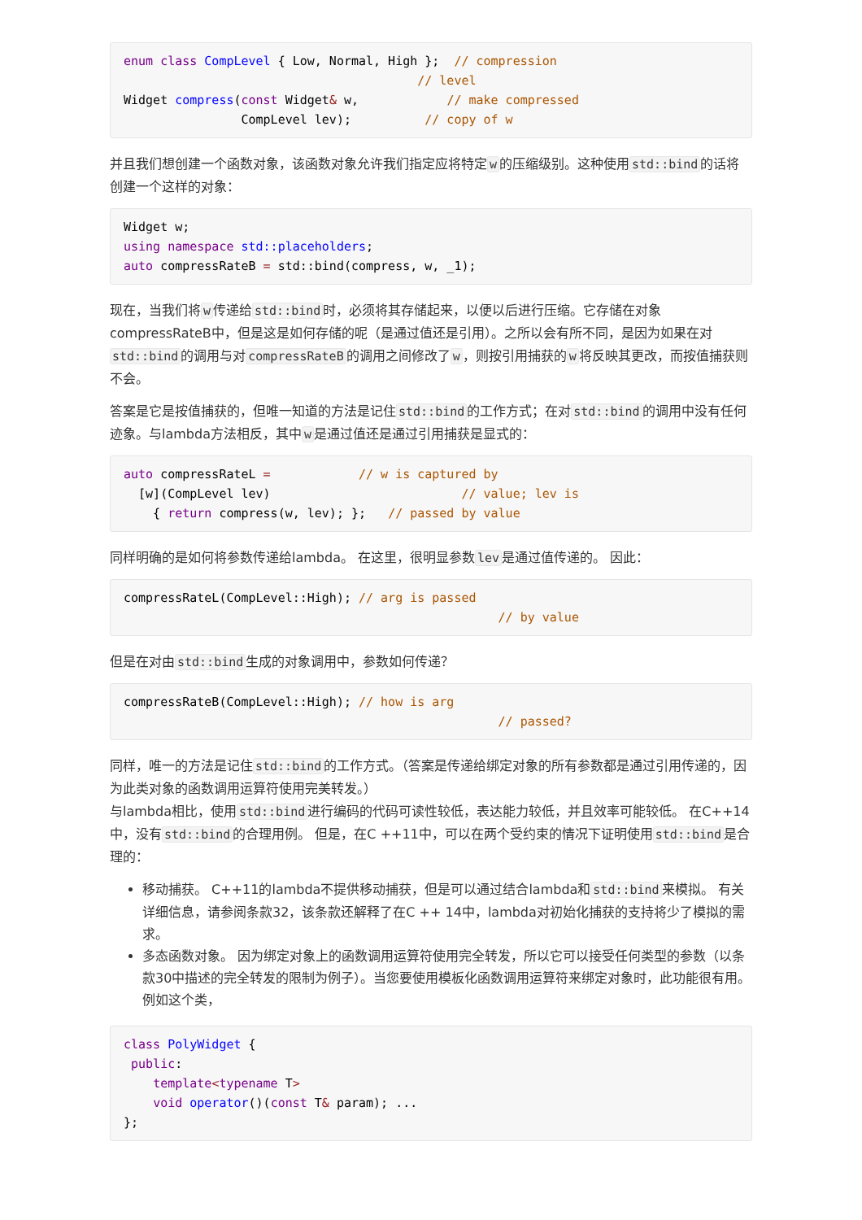enum class CompLevel { Low, Normal, High };  // compression
                                        // level
Widget compress(const Widget& w,            // make compressed
                CompLevel lev);          // copy of w
并且我们想创建一个函数对象，该函数对象允许我们指定应将特定w的压缩级别。这种使用std::bind的话将创建一个这样的对象：
Widget w;
using namespace std::placeholders;
auto compressRateB = std::bind(compress, w, _1);
现在，当我们将w传递给std::bind时，必须将其存储起来，以便以后进行压缩。它存储在对象compressRateB中，但是这是如何存储的呢（是通过值还是引用）。之所以会有所不同，是因为如果在对std::bind的调用与对compressRateB的调用之间修改了w，则按引用捕获的w将反映其更改，而按值捕获则不会。
答案是它是按值捕获的，但唯一知道的方法是记住std::bind的工作方式；在对std::bind的调用中没有任何迹象。与lambda方法相反，其中w是通过值还是通过引用捕获是显式的：
auto compressRateL =            // w is captured by
  [w](CompLevel lev)                          // value; lev is
    { return compress(w, lev); };   // passed by value
同样明确的是如何将参数传递给lambda。 在这里，很明显参数lev是通过值传递的。 因此：
compressRateL(CompLevel::High); // arg is passed
                                                   // by value
但是在对由std::bind生成的对象调用中，参数如何传递？
compressRateB(CompLevel::High); // how is arg
                                                   // passed?
同样，唯一的方法是记住std::bind的工作方式。（答案是传递给绑定对象的所有参数都是通过引用传递的，因为此类对象的函数调用运算符使用完美转发。）
与lambda相比，使用std::bind进行编码的代码可读性较低，表达能力较低，并且效率可能较低。 在C++14中，没有std::bind的合理用例。 但是，在C ++11中，可以在两个受约束的情况下证明使用std::bind是合理的：
移动捕获。 C++11的lambda不提供移动捕获，但是可以通过结合lambda和std::bind来模拟。 有关详细信息，请参阅条款32，该条款还解释了在C ++ 14中，lambda对初始化捕获的支持将少了模拟的需求。
多态函数对象。 因为绑定对象上的函数调用运算符使用完全转发，所以它可以接受任何类型的参数（以条款30中描述的完全转发的限制为例子）。当您要使用模板化函数调用运算符来绑定对象时，此功能很有用。 例如这个类，
class PolyWidget {
 public:
    template<typename T>
    void operator()(const T& param); ...
};